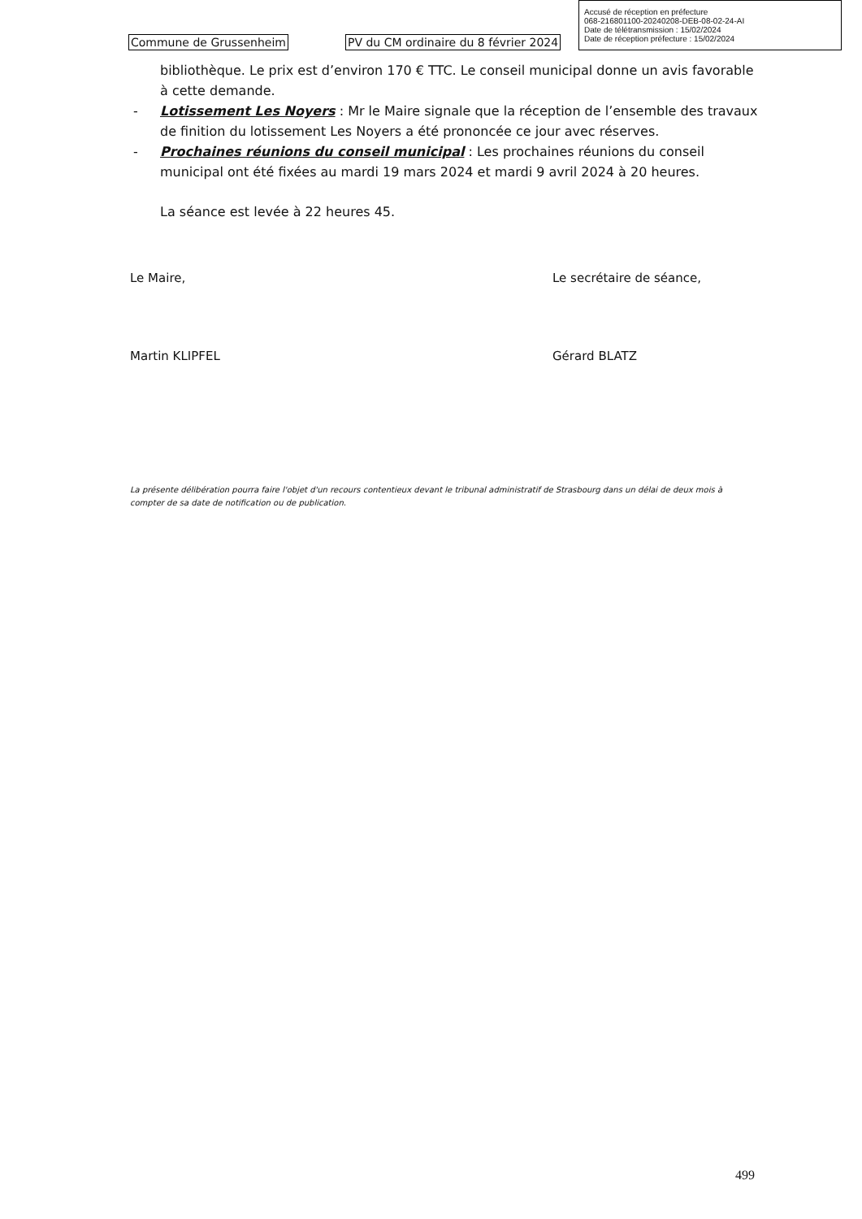Accusé de réception en préfecture
068-216801100-20240208-DEB-08-02-24-AI
Date de télétransmission : 15/02/2024
Date de réception préfecture : 15/02/2024
Commune de Grussenheim PV du CM ordinaire du 8 février 2024
bibliothèque. Le prix est d’environ 170 € TTC. Le conseil municipal donne un avis favorable à cette demande.
- Lotissement Les Noyers : Mr le Maire signale que la réception de l’ensemble des travaux de finition du lotissement Les Noyers a été prononcée ce jour avec réserves.
- Prochaines réunions du conseil municipal : Les prochaines réunions du conseil municipal ont été fixées au mardi 19 mars 2024 et mardi 9 avril 2024 à 20 heures.
La séance est levée à 22 heures 45.
Le Maire,
Martin KLIPFEL
Le secrétaire de séance,
Gérard BLATZ
La présente délibération pourra faire l'objet d'un recours contentieux devant le tribunal administratif de Strasbourg dans un délai de deux mois à compter de sa date de notification ou de publication.
499